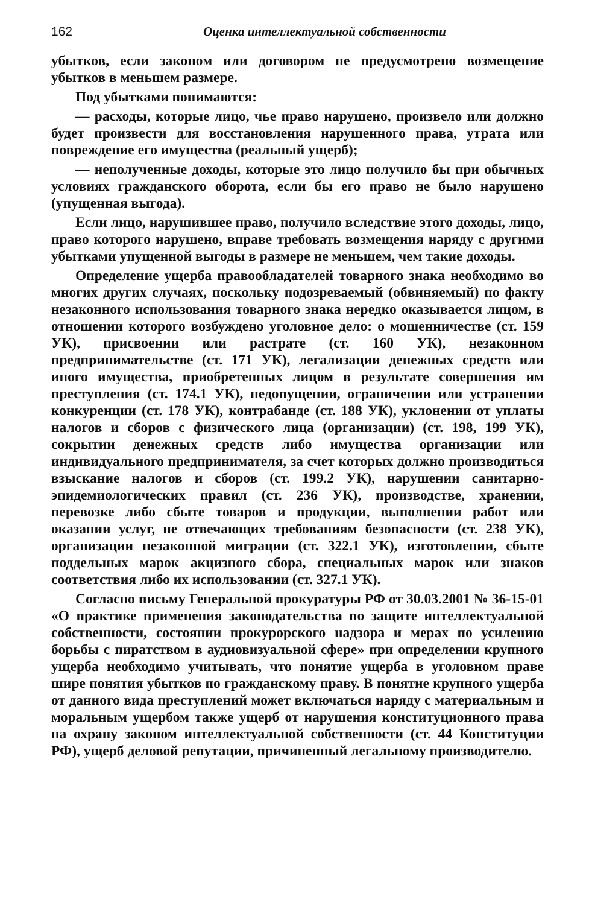162 Оценка интеллектуальной собственности
убытков, если законом или договором не предусмотрено возмещение убытков в меньшем размере.
Под убытками понимаются:
— расходы, которые лицо, чье право нарушено, произвело или должно будет произвести для восстановления нарушенного права, утрата или повреждение его имущества (реальный ущерб);
— неполученные доходы, которые это лицо получило бы при обычных условиях гражданского оборота, если бы его право не было нарушено (упущенная выгода).
Если лицо, нарушившее право, получило вследствие этого доходы, лицо, право которого нарушено, вправе требовать возмещения наряду с другими убытками упущенной выгоды в размере не меньшем, чем такие доходы.
Определение ущерба правообладателей товарного знака необходимо во многих других случаях, поскольку подозреваемый (обвиняемый) по факту незаконного использования товарного знака нередко оказывается лицом, в отношении которого возбуждено уголовное дело: о мошенничестве (ст. 159 УК), присвоении или растрате (ст. 160 УК), незаконном предпринимательстве (ст. 171 УК), легализации денежных средств или иного имущества, приобретенных лицом в результате совершения им преступления (ст. 174.1 УК), недопущении, ограничении или устранении конкуренции (ст. 178 УК), контрабанде (ст. 188 УК), уклонении от уплаты налогов и сборов с физического лица (организации) (ст. 198, 199 УК), сокрытии денежных средств либо имущества организации или индивидуального предпринимателя, за счет которых должно производиться взыскание налогов и сборов (ст. 199.2 УК), нарушении санитарно-эпидемиологических правил (ст. 236 УК), производстве, хранении, перевозке либо сбыте товаров и продукции, выполнении работ или оказании услуг, не отвечающих требованиям безопасности (ст. 238 УК), организации незаконной миграции (ст. 322.1 УК), изготовлении, сбыте поддельных марок акцизного сбора, специальных марок или знаков соответствия либо их использовании (ст. 327.1 УК).
Согласно письму Генеральной прокуратуры РФ от 30.03.2001 № 36-15-01 «О практике применения законодательства по защите интеллектуальной собственности, состоянии прокурорского надзора и мерах по усилению борьбы с пиратством в аудиовизуальной сфере» при определении крупного ущерба необходимо учитывать, что понятие ущерба в уголовном праве шире понятия убытков по гражданскому праву. В понятие крупного ущерба от данного вида преступлений может включаться наряду с материальным и моральным ущербом также ущерб от нарушения конституционного права на охрану законом интеллектуальной собственности (ст. 44 Конституции РФ), ущерб деловой репутации, причиненный легальному производителю.